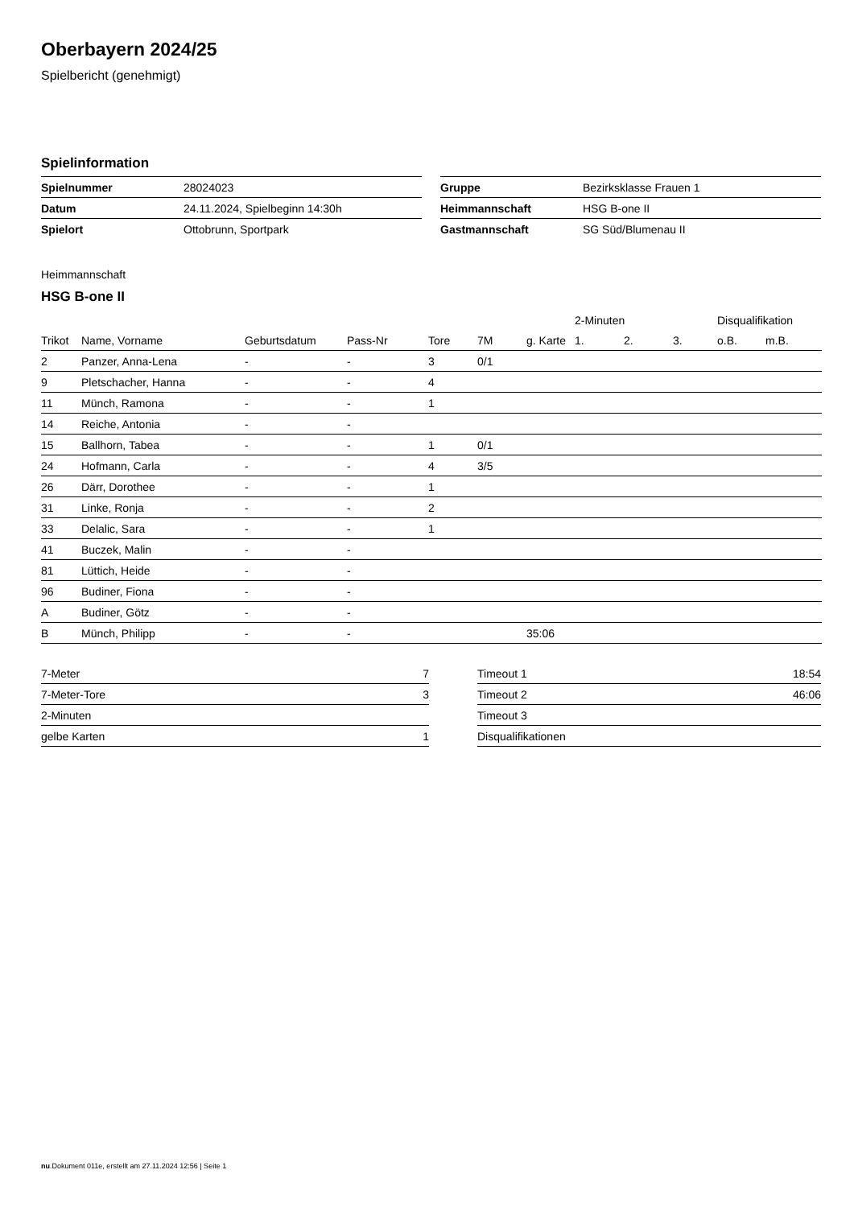Oberbayern 2024/25
Spielbericht (genehmigt)
Spielinformation
| Spielnummer | 28024023 |
| Datum | 24.11.2024, Spielbeginn 14:30h |
| Spielort | Ottobrunn, Sportpark |
| Gruppe | Bezirksklasse Frauen 1 |
| Heimmannschaft | HSG B-one II |
| Gastmannschaft | SG Süd/Blumenau II |
Heimmannschaft
HSG B-one II
| | | | | | | | 2-Minuten | | | Disqualifikation | |
| --- | --- | --- | --- | --- | --- | --- | --- | --- | --- | --- | --- |
| Trikot | Name, Vorname | Geburtsdatum | Pass-Nr | Tore | 7M | g. Karte | 1. | 2. | 3. | o.B. | m.B. |
| 2 | Panzer, Anna-Lena | - | - | 3 | 0/1 | | | | | | |
| 9 | Pletschacher, Hanna | - | - | 4 | | | | | | | |
| 11 | Münch, Ramona | - | - | 1 | | | | | | | |
| 14 | Reiche, Antonia | - | - | | | | | | | | |
| 15 | Ballhorn, Tabea | - | - | 1 | 0/1 | | | | | | |
| 24 | Hofmann, Carla | - | - | 4 | 3/5 | | | | | | |
| 26 | Därr, Dorothee | - | - | 1 | | | | | | | |
| 31 | Linke, Ronja | - | - | 2 | | | | | | | |
| 33 | Delalic, Sara | - | - | 1 | | | | | | | |
| 41 | Buczek, Malin | - | - | | | | | | | | |
| 81 | Lüttich, Heide | - | - | | | | | | | | |
| 96 | Budiner, Fiona | - | - | | | | | | | | |
| A | Budiner, Götz | - | - | | | | | | | | |
| B | Münch, Philipp | - | - | | | 35:06 | | | | | |
| 7-Meter | 7 |
| 7-Meter-Tore | 3 |
| 2-Minuten | |
| gelbe Karten | 1 |
| Timeout 1 | 18:54 |
| Timeout 2 | 46:06 |
| Timeout 3 | |
| Disqualifikationen | |
nu.Dokument 011e, erstellt am 27.11.2024 12:56 | Seite 1